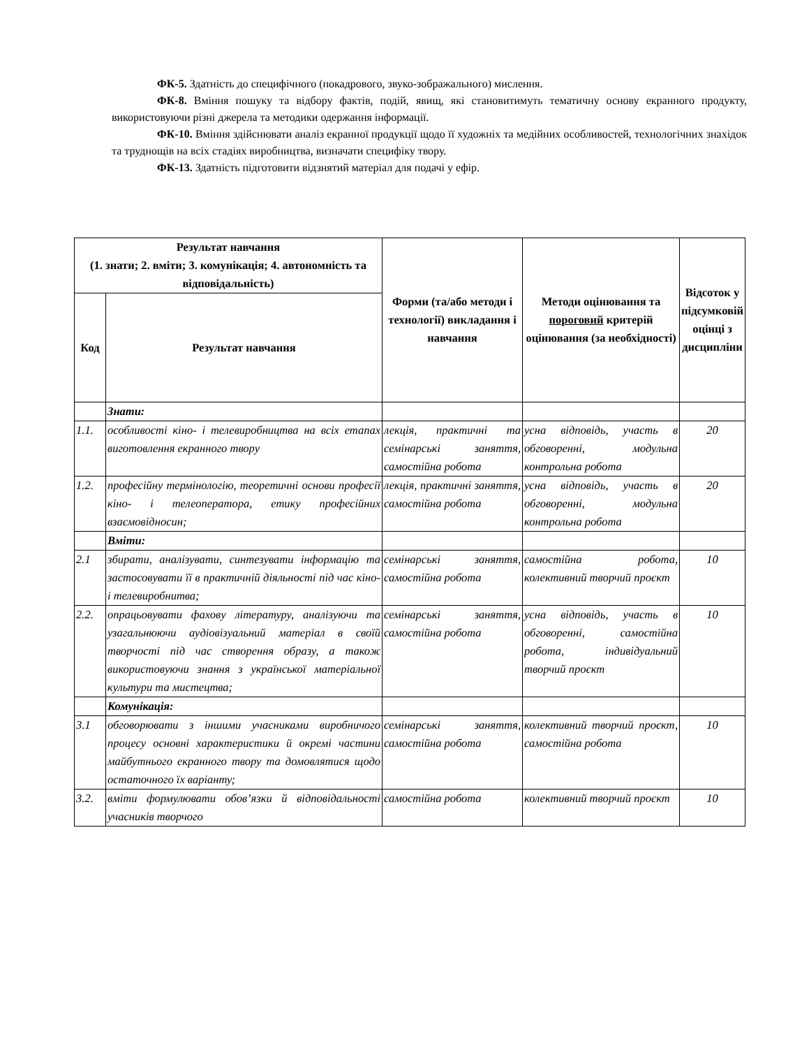ФК-5. Здатність до специфічного (покадрового, звуко-зображального) мислення.
ФК-8. Вміння пошуку та відбору фактів, подій, явищ, які становитимуть тематичну основу екранного продукту, використовуючи різні джерела та методики одержання інформації.
ФК-10. Вміння здійснювати аналіз екранної продукції щодо її художніх та медійних особливостей, технологічних знахідок та труднощів на всіх стадіях виробництва, визначати специфіку твору.
ФК-13. Здатність підготовити відзнятий матеріал для подачі у ефір.
| Результат навчання (1. знати; 2. вміти; 3. комунікація; 4. автономність та відповідальність) | | Форми (та/або методи і технології) викладання і навчання | Методи оцінювання та пороговий критерій оцінювання (за необхідності) | Відсоток у підсумковій оцінці з дисципліни |
| --- | --- | --- | --- | --- |
| Код | Результат навчання | | | |
| | Знати: | | | |
| 1.1. | особливості кіно- і телевиробництва на всіх етапах виготовлення екранного твору | лекція, практичні та семінарські заняття, самостійна робота | усна відповідь, участь в обговоренні, модульна контрольна робота | 20 |
| 1.2. | професійну термінологію, теоретичні основи професії кіно- і телеоператора, етику професійних взаємовідносин; | лекція, практичні заняття, самостійна робота | усна відповідь, участь в обговоренні, модульна контрольна робота | 20 |
| | Вміти: | | | |
| 2.1 | збирати, аналізувати, синтезувати інформацію та застосовувати її в практичній діяльності під час кіно- і телевиробнитва; | семінарські заняття, самостійна робота | самостійна робота, колективний творчий проєкт | 10 |
| 2.2. | опрацьовувати фахову літературу, аналізуючи та узагальнюючи аудіовізуальний матеріал в своїй творчості під час створення образу, а також використовуючи знання з української матеріальної культури та мистецтва; | семінарські заняття, самостійна робота | усна відповідь, участь в обговоренні, самостійна робота, індивідуальний творчий проєкт | 10 |
| | Комунікація: | | | |
| 3.1 | обговорювати з іншими учасниками виробничого процесу основні характеристики й окремі частини майбутнього екранного твору та домовлятися щодо остаточного їх варіанту; | семінарські заняття, самостійна робота | колективний творчий проєкт, самостійна робота | 10 |
| 3.2. | вміти формулювати обов’язки й відповідальності учасників творчого | самостійна робота | колективний творчий проєкт | 10 |